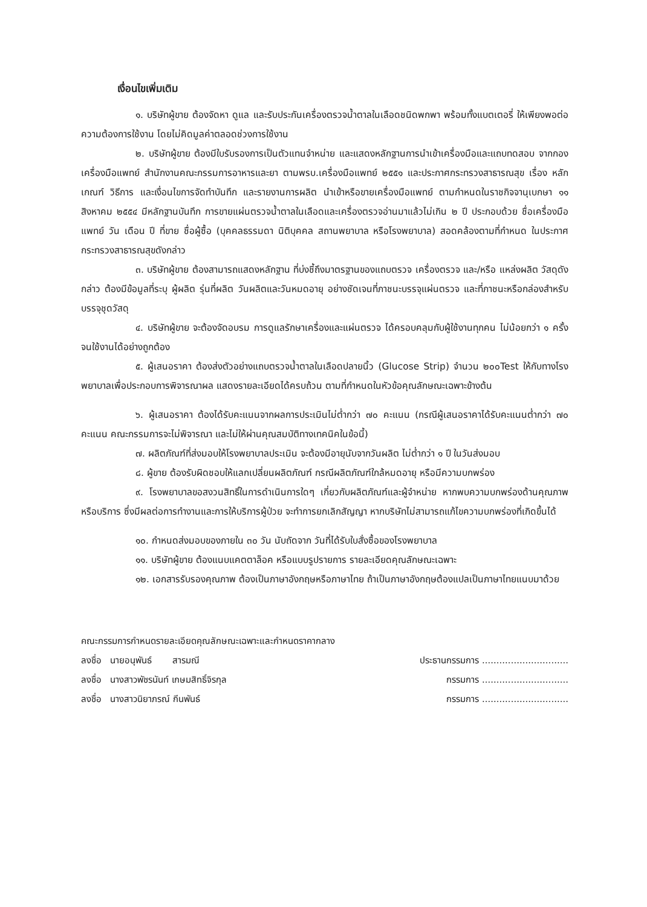เงื่อนไขเพิ่มเติม
๑. บริษัทผู้ขาย ต้องจัดหา ดูแล และรับประกันเครื่องตรวจน้ำตาลในเลือดชนิดพกพา พร้อมทั้งแบตเตอรี่ ให้เพียงพอต่อความต้องการใช้งาน โดยไม่คิดมูลค่าตลอดช่วงการใช้งาน
๒. บริษัทผู้ขาย ต้องมีใบรับรองการเป็นตัวแทนจำหน่าย และแสดงหลักฐานการนำเข้าเครื่องมือและแถบทดสอบ จากกองเครื่องมือแพทย์ สำนักงานคณะกรรมการอาหารและยา ตามพรบ.เครื่องมือแพทย์ ๒๕๕๑ และประกาศกระทรวงสาธารณสุข เรื่อง หลักเกณฑ์ วิธีการ และเงื่อนไขการจัดทำบันทึก และรายงานการผลิต นำเข้าหรือขายเครื่องมือแพทย์ ตามกำหนดในราชกิจจานุเบกษา ๑๑ สิงหาคม ๒๕๕๔ มีหลักฐานบันทึก การขายแผ่นตรวจน้ำตาลในเลือดและเครื่องตรวจอ่านมาแล้วไม่เกิน ๒ ปี ประกอบด้วย ชื่อเครื่องมือแพทย์ วัน เดือน ปี ที่ขาย ชื่อผู้ซื้อ (บุคคลธรรมดา นิติบุคคล สถานพยาบาล หรือโรงพยาบาล) สอดคล้องตามที่กำหนด ในประกาศกระทรวงสาธารณสุขดังกล่าว
๓. บริษัทผู้ขาย ต้องสามารถแสดงหลักฐาน ที่บ่งชี้ถึงมาตรฐานของแถบตรวจ เครื่องตรวจ และ/หรือ แหล่งผลิต วัสดุดังกล่าว ต้องมีข้อมูลที่ระบุ ผู้ผลิต รุ่นที่ผลิต วันผลิตและวันหมดอายุ อย่างชัดเจนที่ภาชนะบรรจุแผ่นตรวจ และที่ภาชนะหรือกล่องสำหรับบรรจุชุดวัสดุ
๔. บริษัทผู้ขาย จะต้องจัดอบรม การดูแลรักษาเครื่องและแผ่นตรวจ ได้ครอบคลุมกับผู้ใช้งานทุกคน ไม่น้อยกว่า ๑ ครั้ง จนใช้งานได้อย่างถูกต้อง
๕. ผู้เสนอราคา ต้องส่งตัวอย่างแถบตรวจน้ำตาลในเลือดปลายนิ้ว (Glucose Strip) จำนวน ๒๐๐Test ให้กับทางโรงพยาบาลเพื่อประกอบการพิจารณาผล แสดงรายละเอียดได้ครบถ้วน ตามที่กำหนดในหัวข้อคุณลักษณะเฉพาะข้างต้น
๖. ผู้เสนอราคา ต้องได้รับคะแนนจากผลการประเมินไม่ต่ำกว่า ๗๐ คะแนน (กรณีผู้เสนอราคาได้รับคะแนนต่ำกว่า ๗๐ คะแนน คณะกรรมการจะไม่พิจารณา และไม่ให้ผ่านคุณสมบัติทางเทคนิคในข้อนี้)
๗. ผลิตภัณฑ์ที่ส่งมอบให้โรงพยาบาลประเมิน จะต้องมีอายุนับจากวันผลิต ไม่ต่ำกว่า ๑ ปี ในวันส่งมอบ
๘. ผู้ขาย ต้องรับผิดชอบให้แลกเปลี่ยนผลิตภัณฑ์ กรณีผลิตภัณฑ์ใกล้หมดอายุ หรือมีความบกพร่อง
๙. โรงพยาบาลขอสงวนสิทธิ์ในการดำเนินการใดๆ เกี่ยวกับผลิตภัณฑ์และผู้จำหน่าย หากพบความบกพร่องด้านคุณภาพหรือบริการ ซึ่งมีผลต่อการทำงานและการให้บริการผู้ป่วย จะทำการยกเลิกสัญญา หากบริษัทไม่สามารถแก้ไขความบกพร่องที่เกิดขึ้นได้
๑๐. กำหนดส่งมอบของภายใน ๓๐ วัน นับถัดจาก วันที่ได้รับใบสั่งซื้อของโรงพยาบาล
๑๑. บริษัทผู้ขาย ต้องแนบแคตตาล็อค หรือแบบรูปรายการ รายละเอียดคุณลักษณะเฉพาะ
๑๒. เอกสารรับรองคุณภาพ ต้องเป็นภาษาอังกฤษหรือภาษาไทย ถ้าเป็นภาษาอังกฤษต้องแปลเป็นภาษาไทยแนบมาด้วย
คณะกรรมการกำหนดรายละเอียดคุณลักษณะเฉพาะและกำหนดราคากลาง
ลงชื่อ นายอนุพันธ์ สารมณี ประธานกรรมการ ..............................
ลงชื่อ นางสาวพัชรนันท์ เกษมสิทธิ์จิรกุล กรรมการ ..............................
ลงชื่อ นางสาวนิยาภรณ์ กีนพันธ์ กรรมการ ..............................